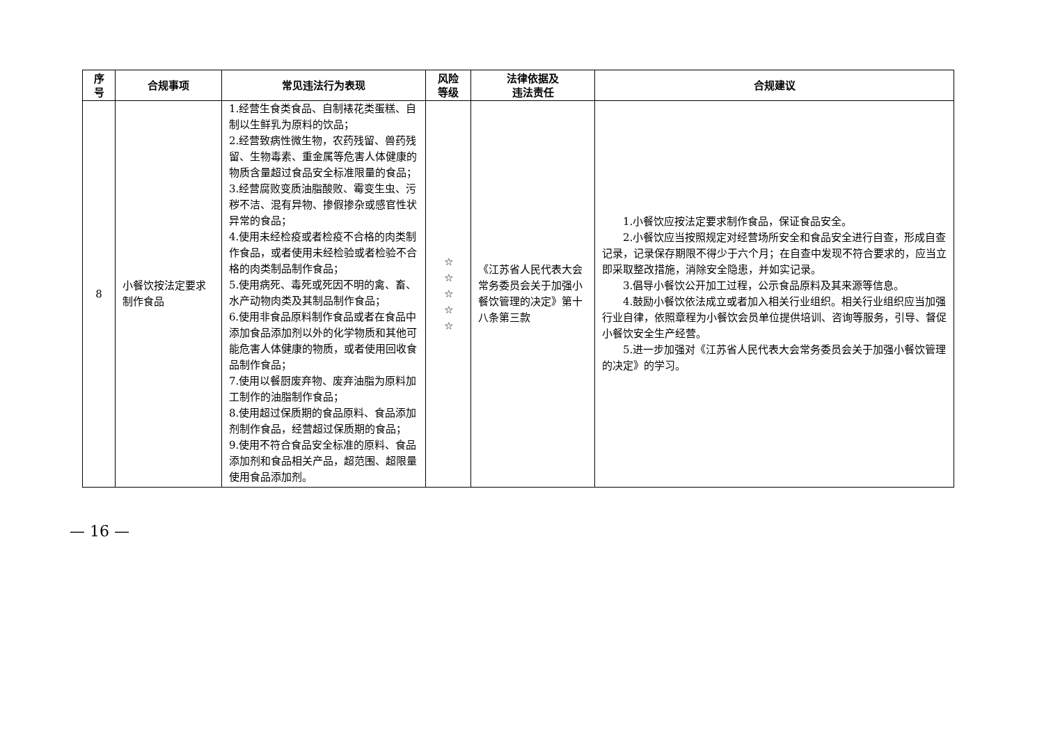| 序 号 | 合规事项 | 常见违法行为表现 | 风险 等级 | 法律依据及 违法责任 | 合规建议 |
| --- | --- | --- | --- | --- | --- |
| 8 | 小餐饮按法定要求制作食品 | 1.经营生食类食品、自制裱花类蛋糕、自制以生鲜乳为原料的饮品； 2.经营致病性微生物，农药残留、兽药残留、生物毒素、重金属等危害人体健康的物质含量超过食品安全标准限量的食品； 3.经营腐败变质油脂酸败、霉变生虫、污秽不洁、混有异物、掺假掺杂或感官性状异常的食品； 4.使用未经检疫或者检疫不合格的肉类制作食品，或者使用未经检验或者检验不合格的肉类制品制作食品； 5.使用病死、毒死或死因不明的禽、畜、水产动物肉类及其制品制作食品； 6.使用非食品原料制作食品或者在食品中添加食品添加剂以外的化学物质和其他可能危害人体健康的物质，或者使用回收食品制作食品； 7.使用以餐厨废弃物、废弃油脂为原料加工制作的油脂制作食品； 8.使用超过保质期的食品原料、食品添加剂制作食品，经营超过保质期的食品； 9.使用不符合食品安全标准的原料、食品添加剂和食品相关产品，超范围、超限量使用食品添加剂。 | ☆ ☆ ☆ ☆ ☆ | 《江苏省人民代表大会常务委员会关于加强小餐饮管理的决定》第十八条第三款 | 1.小餐饮应按法定要求制作食品，保证食品安全。 2.小餐饮应当按照规定对经营场所安全和食品安全进行自查，形成自查记录，记录保存期限不得少于六个月；在自查中发现不符合要求的，应当立即采取整改措施，消除安全隐患，并如实记录。 3.倡导小餐饮公开加工过程，公示食品原料及其来源等信息。 4.鼓励小餐饮依法成立或者加入相关行业组织。相关行业组织应当加强行业自律，依照章程为小餐饮会员单位提供培训、咨询等服务，引导、督促小餐饮安全生产经营。 5.进一步加强对《江苏省人民代表大会常务委员会关于加强小餐饮管理的决定》的学习。 |
— 16 —